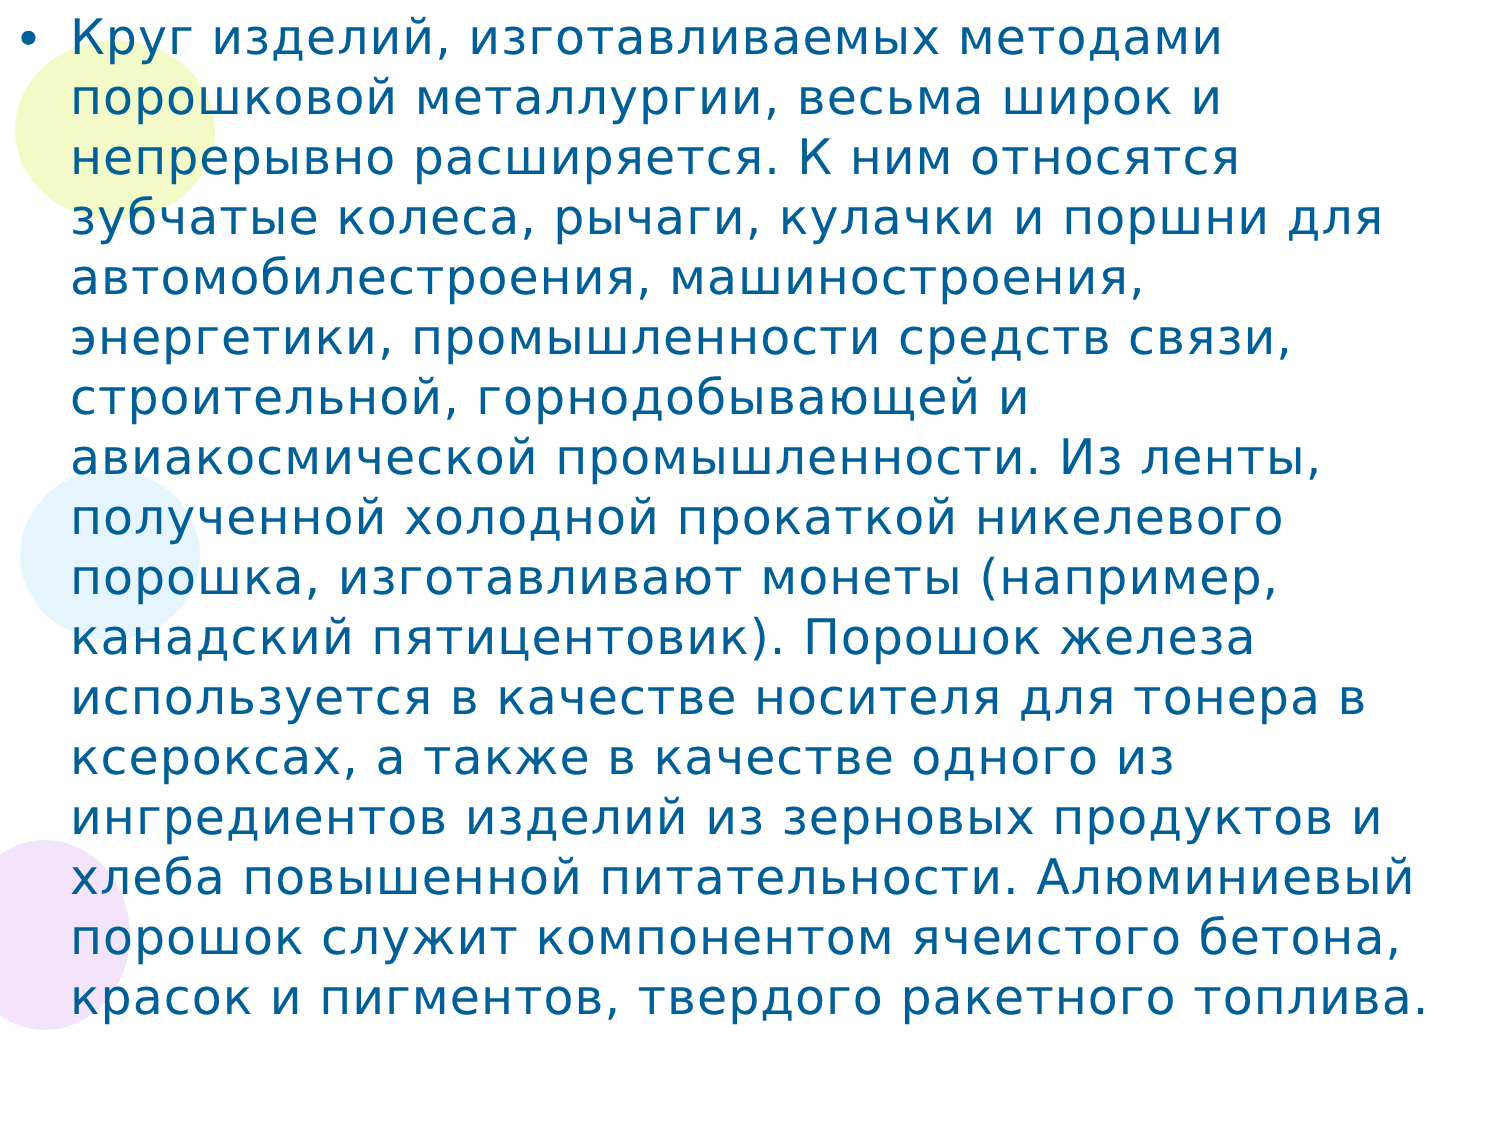• Круг изделий, изготавливаемых методами порошковой металлургии, весьма широк и непрерывно расширяется. К ним относятся зубчатые колеса, рычаги, кулачки и поршни для автомобилестроения, машиностроения, энергетики, промышленности средств связи, строительной, горнодобывающей и авиакосмической промышленности. Из ленты, полученной холодной прокаткой никелевого порошка, изготавливают монеты (например, канадский пятицентовик). Порошок железа используется в качестве носителя для тонера в ксероксах, а также в качестве одного из ингредиентов изделий из зерновых продуктов и хлеба повышенной питательности. Алюминиевый порошок служит компонентом ячеистого бетона, красок и пигментов, твердого ракетного топлива.